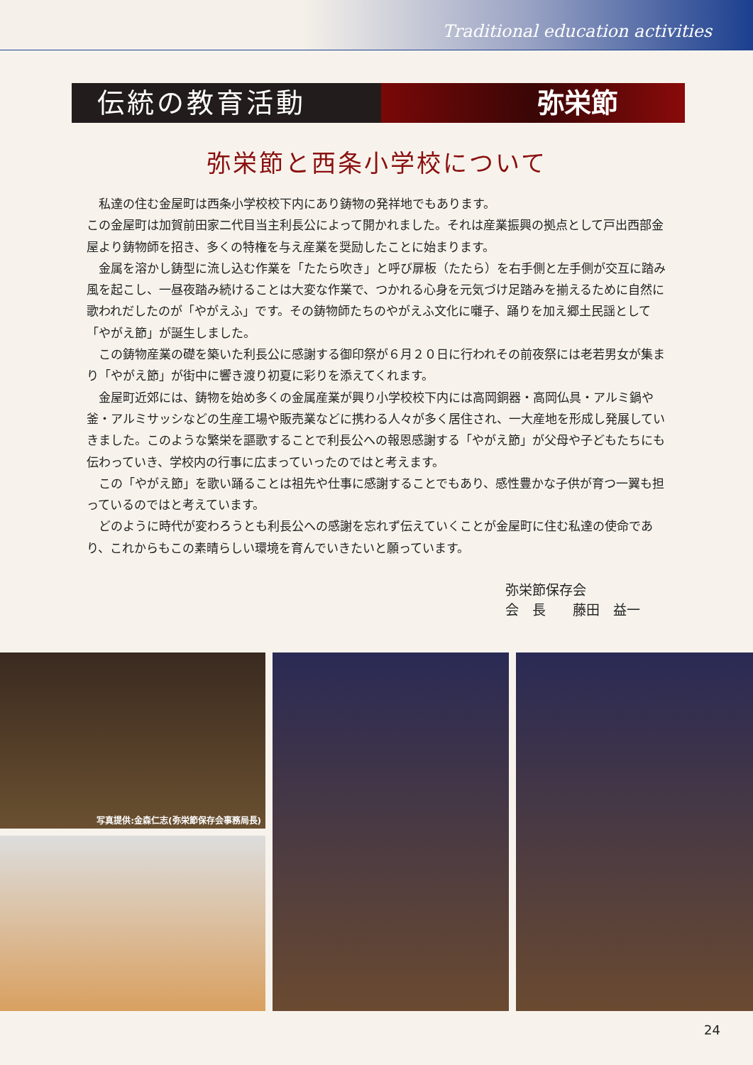Traditional education activities
伝統の教育活動 弥栄節
弥栄節と西条小学校について
私達の住む金屋町は西条小学校校下内にあり鋳物の発祥地でもあります。
この金屋町は加賀前田家二代目当主利長公によって開かれました。それは産業振興の拠点として戸出西部金屋より鋳物師を招き、多くの特権を与え産業を奨励したことに始まります。
金属を溶かし鋳型に流し込む作業を「たたら吹き」と呼び扉板（たたら）を右手側と左手側が交互に踏み風を起こし、一昼夜踏み続けることは大変な作業で、つかれる心身を元気づけ足踏みを揃えるために自然に歌われだしたのが「やがえふ」です。その鋳物師たちのやがえふ文化に囃子、踊りを加え郷土民謡として「やがえ節」が誕生しました。
この鋳物産業の礎を築いた利長公に感謝する御印祭が６月２０日に行われその前夜祭には老若男女が集まり「やがえ節」が街中に響き渡り初夏に彩りを添えてくれます。
金屋町近郊には、鋳物を始め多くの金属産業が興り小学校校下内には高岡銅器・高岡仏具・アルミ鍋や釜・アルミサッシなどの生産工場や販売業などに携わる人々が多く居住され、一大産地を形成し発展していきました。このような繁栄を謳歌することで利長公への報恩感謝する「やがえ節」が父母や子どもたちにも伝わっていき、学校内の行事に広まっていったのではと考えます。
この「やがえ節」を歌い踊ることは祖先や仕事に感謝することでもあり、感性豊かな子供が育つ一翼も担っているのではと考えています。
どのように時代が変わろうとも利長公への感謝を忘れず伝えていくことが金屋町に住む私達の使命であり、これからもこの素晴らしい環境を育んでいきたいと願っています。
弥栄節保存会
会　長　　藤田　益一
写真提供:金森仁志(弥栄節保存会事務局長)
24